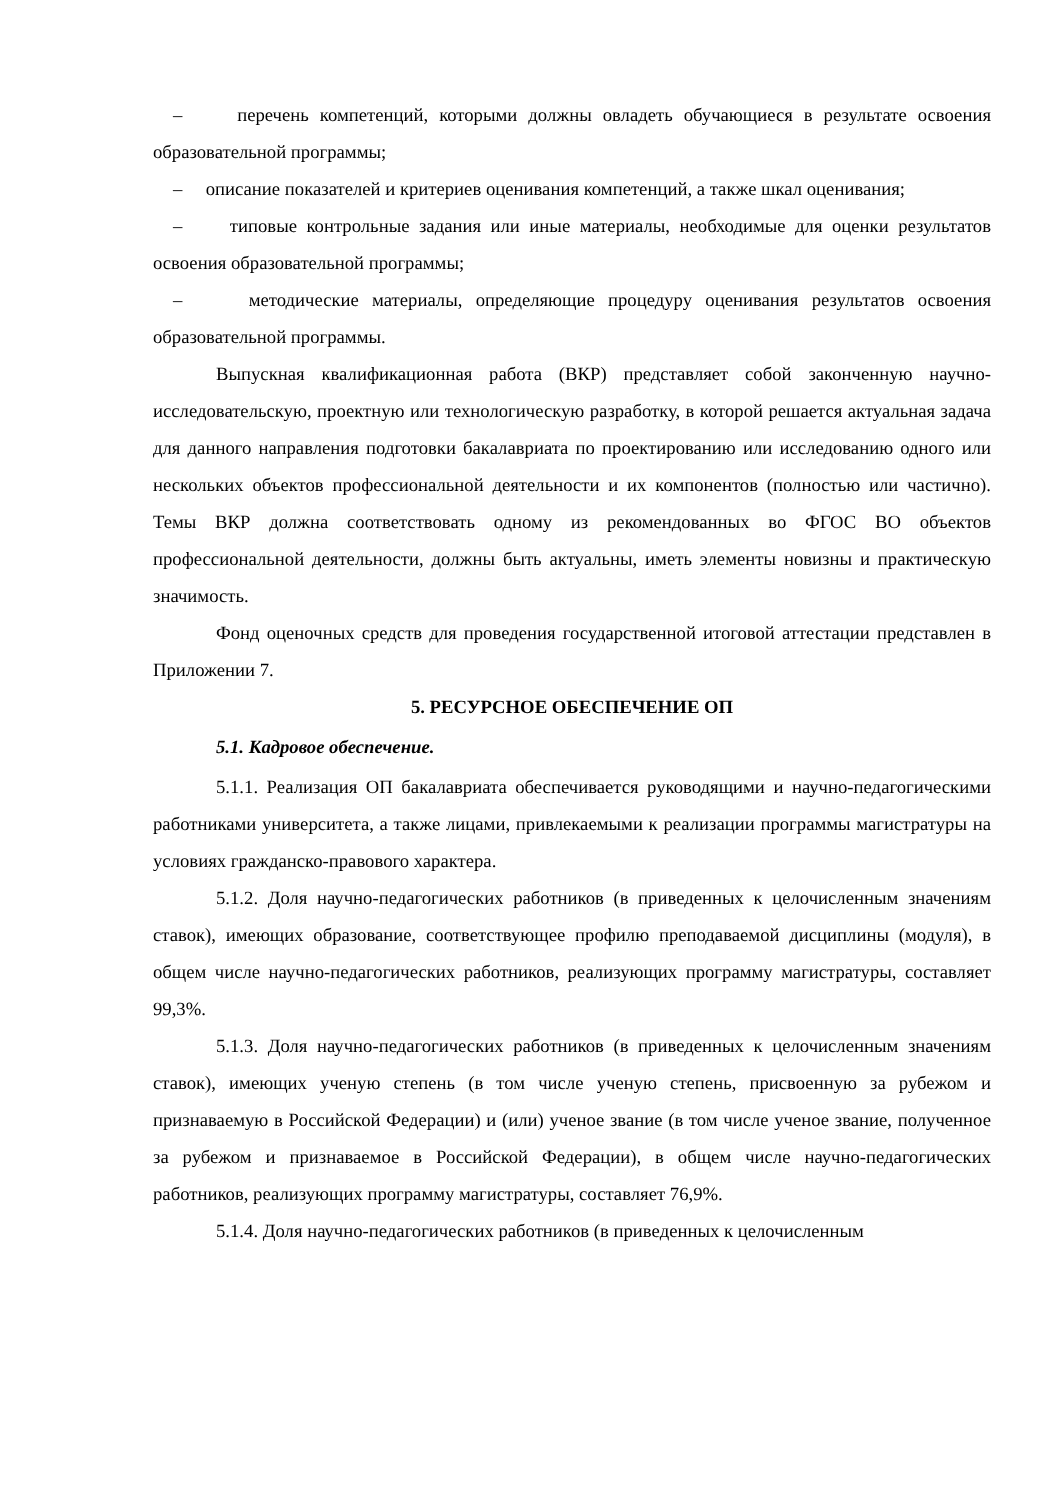– перечень компетенций, которыми должны овладеть обучающиеся в результате освоения образовательной программы;
– описание показателей и критериев оценивания компетенций, а также шкал оценивания;
– типовые контрольные задания или иные материалы, необходимые для оценки результатов освоения образовательной программы;
– методические материалы, определяющие процедуру оценивания результатов освоения образовательной программы.
Выпускная квалификационная работа (ВКР) представляет собой законченную научно-исследовательскую, проектную или технологическую разработку, в которой решается актуальная задача для данного направления подготовки бакалавриата по проектированию или исследованию одного или нескольких объектов профессиональной деятельности и их компонентов (полностью или частично). Темы ВКР должна соответствовать одному из рекомендованных во ФГОС ВО объектов профессиональной деятельности, должны быть актуальны, иметь элементы новизны и практическую значимость.
Фонд оценочных средств для проведения государственной итоговой аттестации представлен в Приложении 7.
5. РЕСУРСНОЕ ОБЕСПЕЧЕНИЕ ОП
5.1. Кадровое обеспечение.
5.1.1. Реализация ОП бакалавриата обеспечивается руководящими и научно-педагогическими работниками университета, а также лицами, привлекаемыми к реализации программы магистратуры на условиях гражданско-правового характера.
5.1.2. Доля научно-педагогических работников (в приведенных к целочисленным значениям ставок), имеющих образование, соответствующее профилю преподаваемой дисциплины (модуля), в общем числе научно-педагогических работников, реализующих программу магистратуры, составляет 99,3%.
5.1.3. Доля научно-педагогических работников (в приведенных к целочисленным значениям ставок), имеющих ученую степень (в том числе ученую степень, присвоенную за рубежом и признаваемую в Российской Федерации) и (или) ученое звание (в том числе ученое звание, полученное за рубежом и признаваемое в Российской Федерации), в общем числе научно-педагогических работников, реализующих программу магистратуры, составляет 76,9%.
5.1.4. Доля научно-педагогических работников (в приведенных к целочисленным